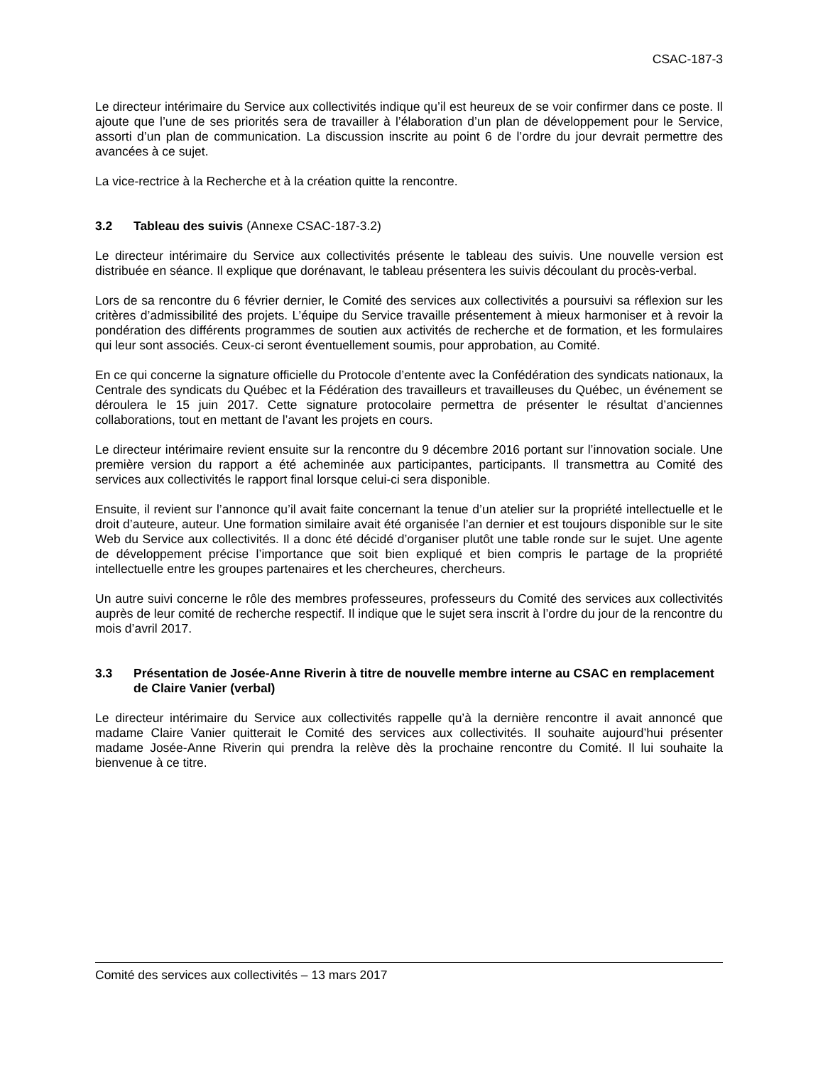CSAC-187-3
Le directeur intérimaire du Service aux collectivités indique qu’il est heureux de se voir confirmer dans ce poste. Il ajoute que l’une de ses priorités sera de travailler à l’élaboration d’un plan de développement pour le Service, assorti d’un plan de communication. La discussion inscrite au point 6 de l’ordre du jour devrait permettre des avancées à ce sujet.
La vice-rectrice à la Recherche et à la création quitte la rencontre.
3.2 Tableau des suivis (Annexe CSAC-187-3.2)
Le directeur intérimaire du Service aux collectivités présente le tableau des suivis. Une nouvelle version est distribuée en séance. Il explique que dorénavant, le tableau présentera les suivis découlant du procès-verbal.
Lors de sa rencontre du 6 février dernier, le Comité des services aux collectivités a poursuivi sa réflexion sur les critères d’admissibilité des projets. L’équipe du Service travaille présentement à mieux harmoniser et à revoir la pondération des différents programmes de soutien aux activités de recherche et de formation, et les formulaires qui leur sont associés. Ceux-ci seront éventuellement soumis, pour approbation, au Comité.
En ce qui concerne la signature officielle du Protocole d’entente avec la Confédération des syndicats nationaux, la Centrale des syndicats du Québec et la Fédération des travailleurs et travailleuses du Québec, un événement se déroulera le 15 juin 2017. Cette signature protocolaire permettra de présenter le résultat d’anciennes collaborations, tout en mettant de l’avant les projets en cours.
Le directeur intérimaire revient ensuite sur la rencontre du 9 décembre 2016 portant sur l’innovation sociale. Une première version du rapport a été acheminée aux participantes, participants. Il transmettra au Comité des services aux collectivités le rapport final lorsque celui-ci sera disponible.
Ensuite, il revient sur l’annonce qu’il avait faite concernant la tenue d’un atelier sur la propriété intellectuelle et le droit d’auteure, auteur. Une formation similaire avait été organisée l’an dernier et est toujours disponible sur le site Web du Service aux collectivités. Il a donc été décidé d’organiser plutôt une table ronde sur le sujet. Une agente de développement précise l’importance que soit bien expliqué et bien compris le partage de la propriété intellectuelle entre les groupes partenaires et les chercheures, chercheurs.
Un autre suivi concerne le rôle des membres professeures, professeurs du Comité des services aux collectivités auprès de leur comité de recherche respectif. Il indique que le sujet sera inscrit à l’ordre du jour de la rencontre du mois d’avril 2017.
3.3 Présentation de Josée-Anne Riverin à titre de nouvelle membre interne au CSAC en remplacement de Claire Vanier (verbal)
Le directeur intérimaire du Service aux collectivités rappelle qu’à la dernière rencontre il avait annoncé que madame Claire Vanier quitterait le Comité des services aux collectivités. Il souhaite aujourd’hui présenter madame Josée-Anne Riverin qui prendra la relève dès la prochaine rencontre du Comité. Il lui souhaite la bienvenue à ce titre.
Comité des services aux collectivités – 13 mars 2017